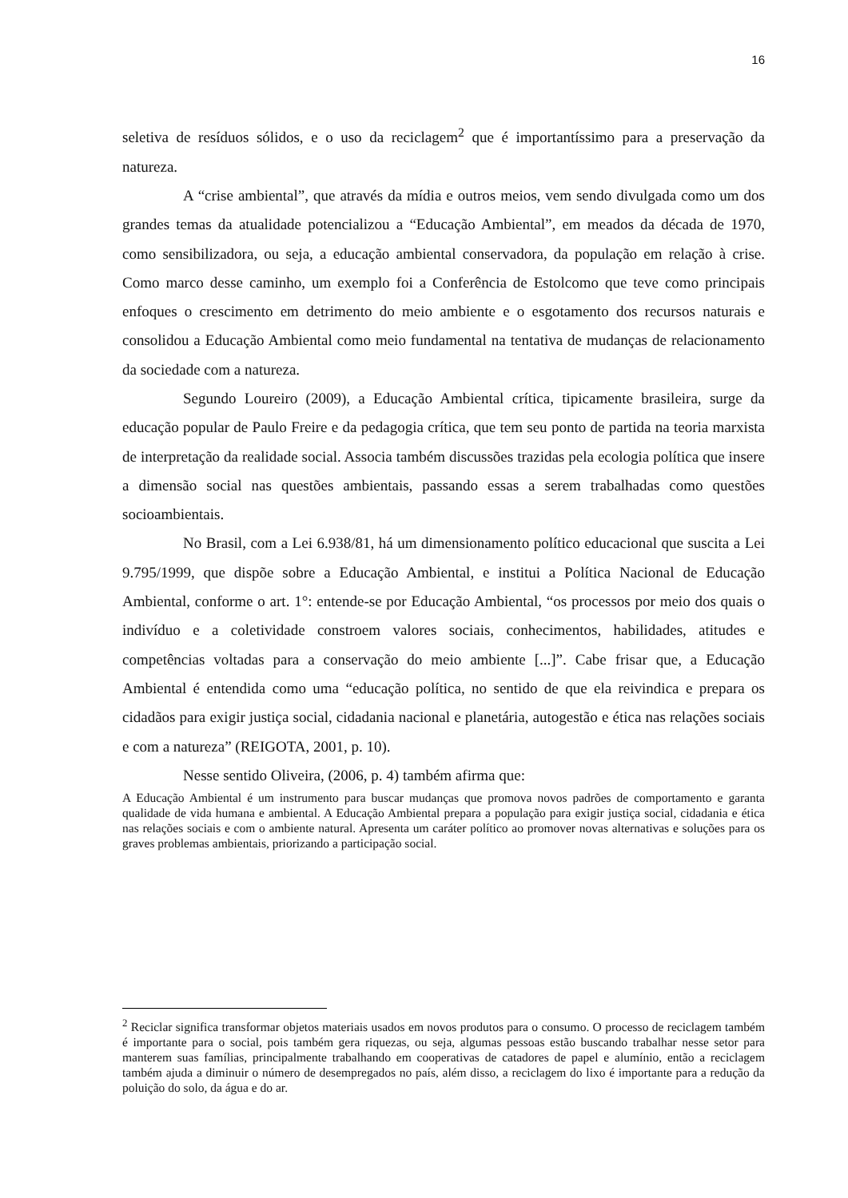16
seletiva de resíduos sólidos, e o uso da reciclagem<sup>2</sup> que é importantíssimo para a preservação da natureza.
A “crise ambiental”, que através da mídia e outros meios, vem sendo divulgada como um dos grandes temas da atualidade potencializou a “Educação Ambiental”, em meados da década de 1970, como sensibilizadora, ou seja, a educação ambiental conservadora, da população em relação à crise. Como marco desse caminho, um exemplo foi a Conferência de Estolcomo que teve como principais enfoques o crescimento em detrimento do meio ambiente e o esgotamento dos recursos naturais e consolidou a Educação Ambiental como meio fundamental na tentativa de mudanças de relacionamento da sociedade com a natureza.
Segundo Loureiro (2009), a Educação Ambiental crítica, tipicamente brasileira, surge da educação popular de Paulo Freire e da pedagogia crítica, que tem seu ponto de partida na teoria marxista de interpretação da realidade social. Associa também discussões trazidas pela ecologia política que insere a dimensão social nas questões ambientais, passando essas a serem trabalhadas como questões socioambientais.
No Brasil, com a Lei 6.938/81, há um dimensionamento político educacional que suscita a Lei 9.795/1999, que dispõe sobre a Educação Ambiental, e institui a Política Nacional de Educação Ambiental, conforme o art. 1°: entende-se por Educação Ambiental, “os processos por meio dos quais o indivíduo e a coletividade constroem valores sociais, conhecimentos, habilidades, atitudes e competências voltadas para a conservação do meio ambiente [...]”. Cabe frisar que, a Educação Ambiental é entendida como uma “educação política, no sentido de que ela reivindica e prepara os cidadãos para exigir justiça social, cidadania nacional e planetária, autogestão e ética nas relações sociais e com a natureza” (REIGOTA, 2001, p. 10).
Nesse sentido Oliveira, (2006, p. 4) também afirma que:
A Educação Ambiental é um instrumento para buscar mudanças que promova novos padrões de comportamento e garanta qualidade de vida humana e ambiental. A Educação Ambiental prepara a população para exigir justiça social, cidadania e ética nas relações sociais e com o ambiente natural. Apresenta um caráter político ao promover novas alternativas e soluções para os graves problemas ambientais, priorizando a participação social.
<sup>2</sup> Reciclar significa transformar objetos materiais usados em novos produtos para o consumo. O processo de reciclagem também é importante para o social, pois também gera riquezas, ou seja, algumas pessoas estão buscando trabalhar nesse setor para manterem suas famílias, principalmente trabalhando em cooperativas de catadores de papel e alumínio, então a reciclagem também ajuda a diminuir o número de desempregados no país, além disso, a reciclagem do lixo é importante para a redução da poluição do solo, da água e do ar.